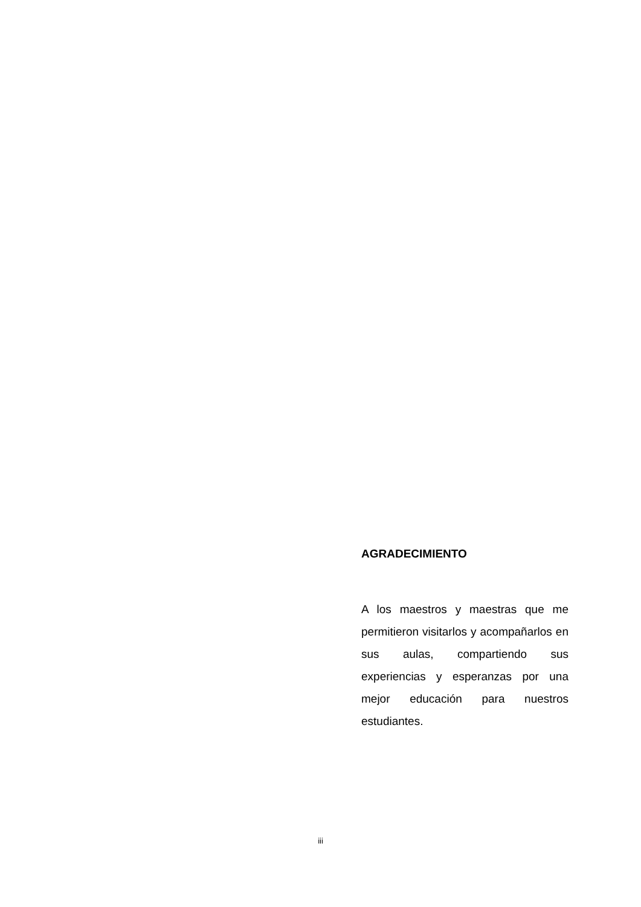AGRADECIMIENTO
A los maestros y maestras que me permitieron visitarlos y acompañarlos en sus aulas, compartiendo sus experiencias y esperanzas por una mejor educación para nuestros estudiantes.
iii